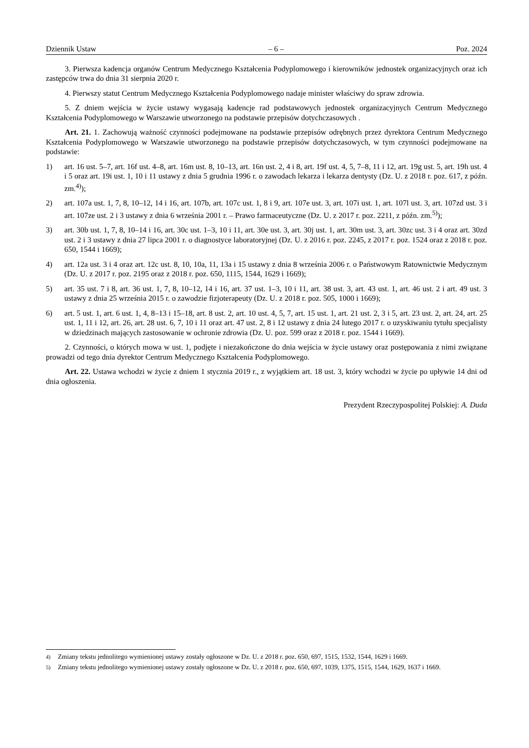Dziennik Ustaw – 6 – Poz. 2024
3. Pierwsza kadencja organów Centrum Medycznego Kształcenia Podyplomowego i kierowników jednostek organizacyjnych oraz ich zastępców trwa do dnia 31 sierpnia 2020 r.
4. Pierwszy statut Centrum Medycznego Kształcenia Podyplomowego nadaje minister właściwy do spraw zdrowia.
5. Z dniem wejścia w życie ustawy wygasają kadencje rad podstawowych jednostek organizacyjnych Centrum Medycznego Kształcenia Podyplomowego w Warszawie utworzonego na podstawie przepisów dotychczasowych .
Art. 21. 1. Zachowują ważność czynności podejmowane na podstawie przepisów odrębnych przez dyrektora Centrum Medycznego Kształcenia Podyplomowego w Warszawie utworzonego na podstawie przepisów dotychczasowych, w tym czynności podejmowane na podstawie:
1) art. 16 ust. 5–7, art. 16f ust. 4–8, art. 16m ust. 8, 10–13, art. 16n ust. 2, 4 i 8, art. 19f ust. 4, 5, 7–8, 11 i 12, art. 19g ust. 5, art. 19h ust. 4 i 5 oraz art. 19i ust. 1, 10 i 11 ustawy z dnia 5 grudnia 1996 r. o zawodach lekarza i lekarza dentysty (Dz. U. z 2018 r. poz. 617, z późn. zm.<sup>4)</sup>);
2) art. 107a ust. 1, 7, 8, 10–12, 14 i 16, art. 107b, art. 107c ust. 1, 8 i 9, art. 107e ust. 3, art. 107i ust. 1, art. 107l ust. 3, art. 107zd ust. 3 i art. 107ze ust. 2 i 3 ustawy z dnia 6 września 2001 r. – Prawo farmaceutyczne (Dz. U. z 2017 r. poz. 2211, z późn. zm.<sup>5)</sup>);
3) art. 30b ust. 1, 7, 8, 10–14 i 16, art. 30c ust. 1–3, 10 i 11, art. 30e ust. 3, art. 30j ust. 1, art. 30m ust. 3, art. 30zc ust. 3 i 4 oraz art. 30zd ust. 2 i 3 ustawy z dnia 27 lipca 2001 r. o diagnostyce laboratoryjnej (Dz. U. z 2016 r. poz. 2245, z 2017 r. poz. 1524 oraz z 2018 r. poz. 650, 1544 i 1669);
4) art. 12a ust. 3 i 4 oraz art. 12c ust. 8, 10, 10a, 11, 13a i 15 ustawy z dnia 8 września 2006 r. o Państwowym Ratownictwie Medycznym (Dz. U. z 2017 r. poz. 2195 oraz z 2018 r. poz. 650, 1115, 1544, 1629 i 1669);
5) art. 35 ust. 7 i 8, art. 36 ust. 1, 7, 8, 10–12, 14 i 16, art. 37 ust. 1–3, 10 i 11, art. 38 ust. 3, art. 43 ust. 1, art. 46 ust. 2 i art. 49 ust. 3 ustawy z dnia 25 września 2015 r. o zawodzie fizjoterapeuty (Dz. U. z 2018 r. poz. 505, 1000 i 1669);
6) art. 5 ust. 1, art. 6 ust. 1, 4, 8–13 i 15–18, art. 8 ust. 2, art. 10 ust. 4, 5, 7, art. 15 ust. 1, art. 21 ust. 2, 3 i 5, art. 23 ust. 2, art. 24, art. 25 ust. 1, 11 i 12, art. 26, art. 28 ust. 6, 7, 10 i 11 oraz art. 47 ust. 2, 8 i 12 ustawy z dnia 24 lutego 2017 r. o uzyskiwaniu tytułu specjalisty w dziedzinach mających zastosowanie w ochronie zdrowia (Dz. U. poz. 599 oraz z 2018 r. poz. 1544 i 1669).
2. Czynności, o których mowa w ust. 1, podjęte i niezakończone do dnia wejścia w życie ustawy oraz postępowania z nimi związane prowadzi od tego dnia dyrektor Centrum Medycznego Kształcenia Podyplomowego.
Art. 22. Ustawa wchodzi w życie z dniem 1 stycznia 2019 r., z wyjątkiem art. 18 ust. 3, który wchodzi w życie po upływie 14 dni od dnia ogłoszenia.
Prezydent Rzeczypospolitej Polskiej: A. Duda
<sup>4)</sup> Zmiany tekstu jednolitego wymienionej ustawy zostały ogłoszone w Dz. U. z 2018 r. poz. 650, 697, 1515, 1532, 1544, 1629 i 1669.
<sup>5)</sup> Zmiany tekstu jednolitego wymienionej ustawy zostały ogłoszone w Dz. U. z 2018 r. poz. 650, 697, 1039, 1375, 1515, 1544, 1629, 1637 i 1669.